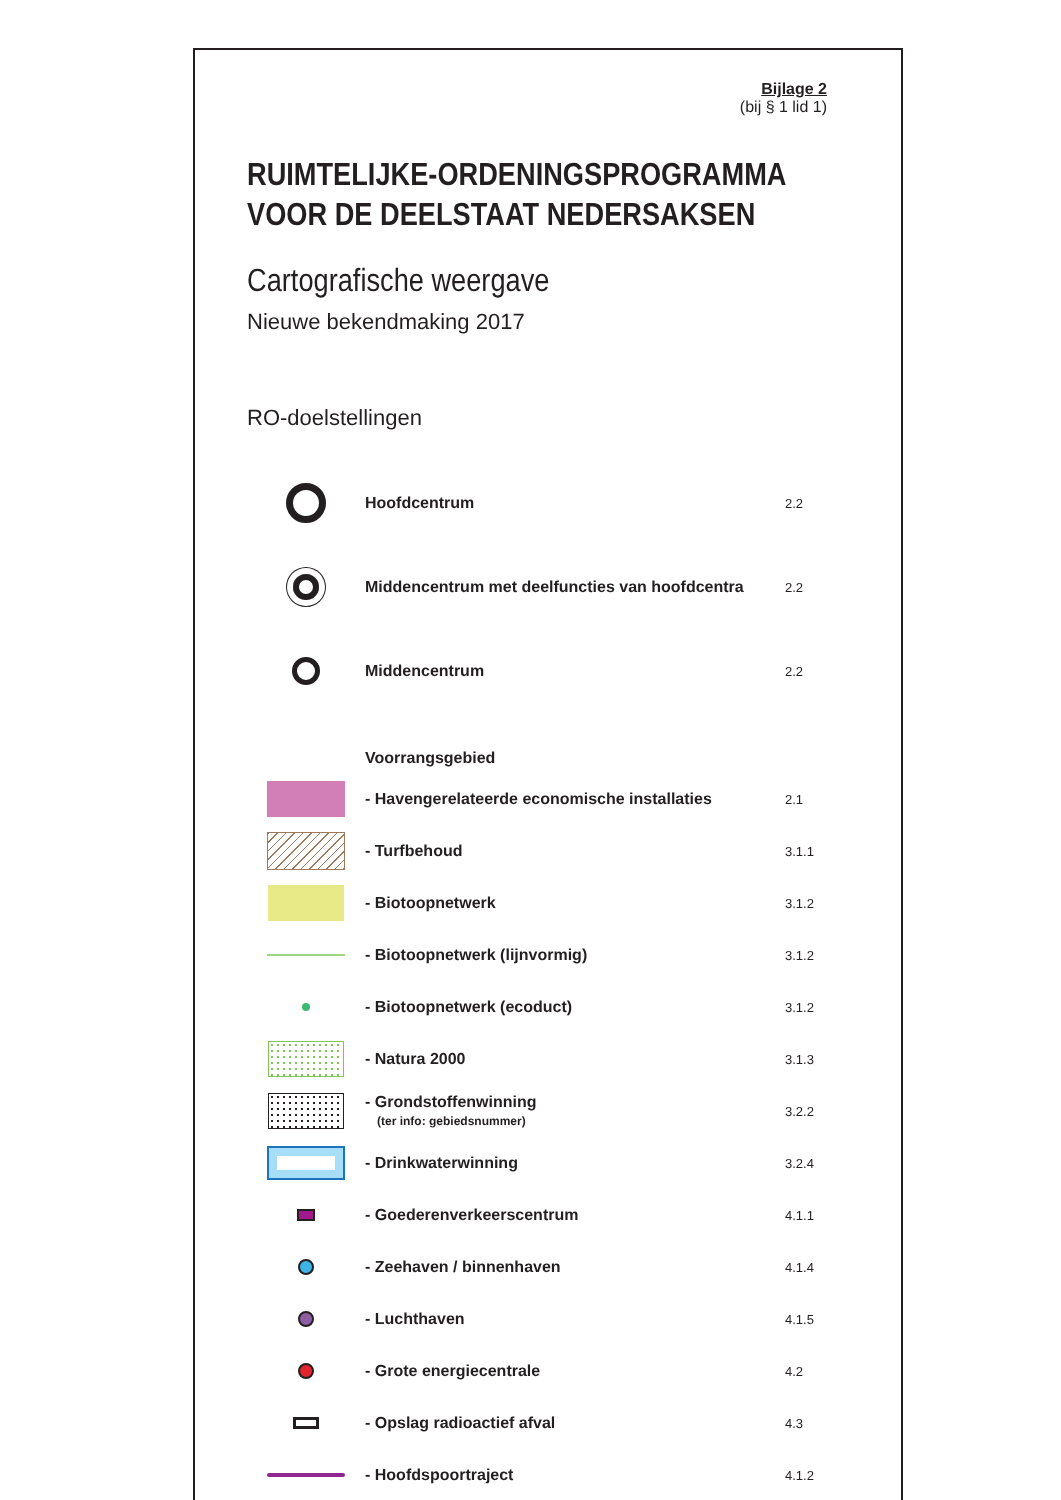Bijlage 2
(bij § 1 lid 1)
RUIMTELIJKE-ORDENINGSPROGRAMMA VOOR DE DEELSTAAT NEDERSAKSEN
Cartografische weergave
Nieuwe bekendmaking 2017
RO-doelstellingen
Hoofdcentrum
2.2
Middencentrum met deelfuncties van hoofdcentra
2.2
Middencentrum
2.2
Voorrangsgebied
- Havengerelateerde economische installaties
2.1
- Turfbehoud
3.1.1
- Biotoopnetwerk
3.1.2
- Biotoopnetwerk (lijnvormig)
3.1.2
- Biotoopnetwerk (ecoduct)
3.1.2
- Natura 2000
3.1.3
- Grondstoffenwinning
(ter info: gebiedsnummer)
3.2.2
- Drinkwaterwinning
3.2.4
- Goederenverkeerscentrum
4.1.1
- Zeehaven / binnenhaven
4.1.4
- Luchthaven
4.1.5
- Grote energiecentrale
4.2
- Opslag radioactief afval
4.3
- Hoofdspoortraject
4.1.2